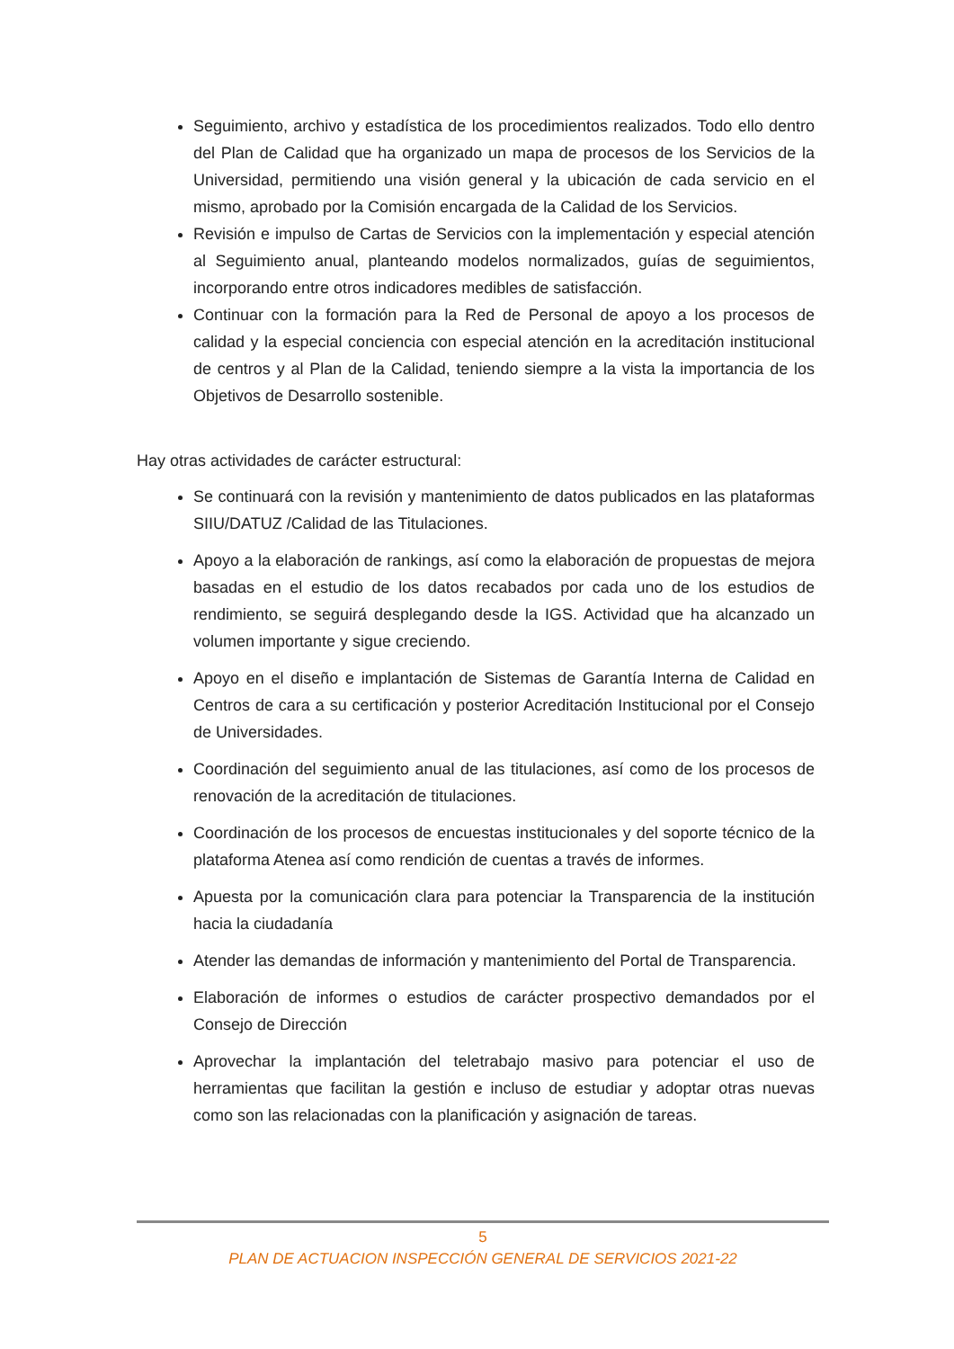Seguimiento, archivo y estadística de los procedimientos realizados. Todo ello dentro del Plan de Calidad que ha organizado un mapa de procesos de los Servicios de la Universidad, permitiendo una visión general y la ubicación de cada servicio en el mismo, aprobado por la Comisión encargada de la Calidad de los Servicios.
Revisión e impulso de Cartas de Servicios con la implementación y especial atención al Seguimiento anual, planteando modelos normalizados, guías de seguimientos, incorporando entre otros indicadores medibles de satisfacción.
Continuar con la formación para la Red de Personal de apoyo a los procesos de calidad y la especial conciencia con especial atención en la acreditación institucional de centros y al Plan de la Calidad, teniendo siempre a la vista la importancia de los Objetivos de Desarrollo sostenible.
Hay otras actividades de carácter estructural:
Se continuará con la revisión y mantenimiento de datos publicados en las plataformas SIIU/DATUZ /Calidad de las Titulaciones.
Apoyo a la elaboración de rankings, así como la elaboración de propuestas de mejora basadas en el estudio de los datos recabados por cada uno de los estudios de rendimiento, se seguirá desplegando desde la IGS. Actividad que ha alcanzado un volumen importante y sigue creciendo.
Apoyo en el diseño e implantación de Sistemas de Garantía Interna de Calidad en Centros de cara a su certificación y posterior Acreditación Institucional por el Consejo de Universidades.
Coordinación del seguimiento anual de las titulaciones, así como de los procesos de renovación de la acreditación de titulaciones.
Coordinación de los procesos de encuestas institucionales y del soporte técnico de la plataforma Atenea así como rendición de cuentas a través de informes.
Apuesta por la comunicación clara para potenciar la Transparencia de la institución hacia la ciudadanía
Atender las demandas de información y mantenimiento del Portal de Transparencia.
Elaboración de informes o estudios de carácter prospectivo demandados por el Consejo de Dirección
Aprovechar la implantación del teletrabajo masivo para potenciar el uso de herramientas que facilitan la gestión e incluso de estudiar y adoptar otras nuevas como son las relacionadas con la planificación y asignación de tareas.
5
PLAN DE ACTUACION INSPECCIÓN GENERAL DE SERVICIOS 2021-22